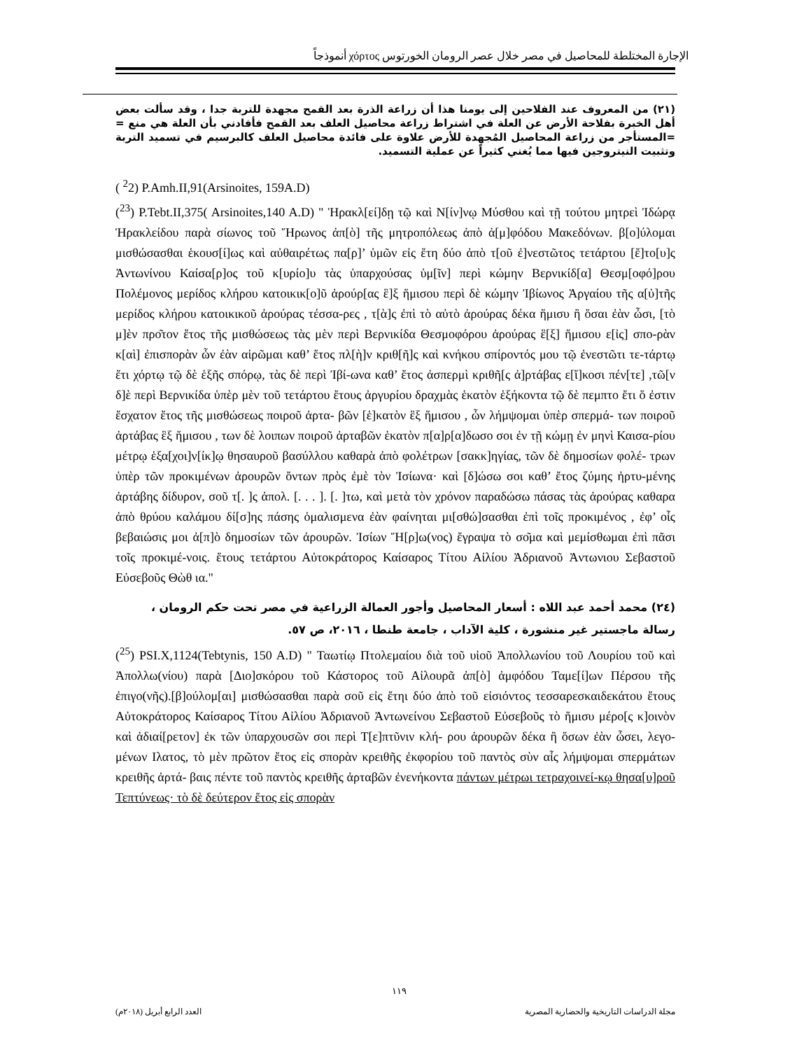الإجارة المختلطة للمحاصيل في مصر خلال عصر الرومان الخورتوس χόρτος أنموذجاً
(٢١) من المعروف عند الفلاحين إلى يومنا هذا أن زراعة الذرة بعد القمح مجهدة للتربة جدا ، وقد سألت بعض أهل الخبرة بفلاحة الأرض عن العلة في اشتراط زراعة محاصيل العلف بعد القمح فأفادني بأن العلة هي منع = =المستأجر من زراعة المحاصيل المُجهدة للأرض علاوة على فائدة محاصيل العلف كالبرسيم في تسميد التربة وتثبيت النيتروجين فيها مما يُغني كثيراً عن عملية التسميد.
( <sup>2</sup>2) P.Amh.II,91(Arsinoites, 159A.D)
(<sup>23</sup>) P.Tebt.II,375( Arsinoites,140 A.D) " Ἡρακλ[εί]δῃ τῷ καὶ Ν[ίν]νῳ Μύσθου καὶ τῇ τούτου μητρεὶ Ἰδώρᾳ Ἡρακλείδου παρὰ σίωνος τοῦ Ἥρωνος ἀπ[ὸ] τῆς μητροπόλεως ἀπὸ ἀ[μ]φόδου Μακεδόνων. β[ο]ύλομαι μισθώσασθαι ἑκουσ[ί]ως καὶ αὐθαιρέτως πα[ρ]’ ὑμῶν εἰς ἔτη δύο ἀπὸ τ[οῦ ἐ]νεστῶτος τετάρτου [ἔ]το[υ]ς Ἀντωνίνου Καίσα[ρ]ος τοῦ κ[υρίο]υ τὰς ὑπαρχούσας ὑμ[ῖν] περὶ κώμην Βερνικίδ[α] Θεσμ[οφό]ρου Πολέμονος μερίδος κλήρου κατοικικ[ο]ῦ ἀρούρ[ας ἓ]ξ ἥμισου περὶ δὲ κώμην Ἰβίωνος Ἀργαίου τῆς α[ὐ]τῆς μερίδος κλήρου κατοικικοῦ ἀρούρας τέσσα-ρες , τ[ὰ]ς ἐπὶ τὸ αὐτὸ ἀρούρας δέκα ἥμισυ ἢ ὅσαι ἐὰν ὦσι, [τὸ μ]ὲν προ͂τον ἔτος τῆς μισθώσεως τὰς μὲν περὶ Βερνικίδα Θεσμοφόρου ἀρούρας ἓ[ξ] ἥμισου ε[ἰς] σπο-ρὰν κ[αὶ] ἐπισπορὰν ὧν ἐὰν αἱρῶμαι καθ’ ἔτος πλ[ὴ]ν κριθ[ῆ]ς καὶ κνήκου σπίροντός μου τῷ ἐνεστῶτι τε-τάρτῳ ἔτι χόρτῳ τῷ δὲ ἑξῆς σπόρῳ, τὰς δὲ περὶ Ἰβί-ωνα καθ’ ἔτος ἀσπερμὶ κριθῆ[ς ἀ]ρτάβας ε[ἴ]κοσι πέν[τε] ,τῶ[ν δ]ὲ περὶ Βερνικίδα ὑπὲρ μὲν τοῦ τετάρτου ἔτους ἀργυρίου δραχμὰς ἑκατὸν ἑξήκοντα τῷ δὲ πεμπτο ἔτι ὅ ἐστιν ἔσχατον ἔτος τῆς μισθώσεως ποιροῦ ἀρτα- βῶν [ἑ]κατὸν ἓξ ἥμισου , ὧν λήμψομαι ὑπὲρ σπερμά- των ποιροῦ ἀρτάβας ἓξ ἥμισου , των δὲ λοιπων ποιροῦ ἀρταβῶν ἑκατὸν π[α]ρ[α]δωσο σοι ἐν τῇ κώμῃ ἐν μηνὶ Καισα-ρίου μέτρῳ ἑξα[χοι]ν[ίκ]ῳ θησαυροῦ βασύλλου καθαρὰ ἀπὸ φολέτρων [σακκ]ηγίας, τῶν δὲ δημοσίων φολέ- τρων ὑπὲρ τῶν προκιμένων ἀρουρῶν ὄντων πρὸς ἐμὲ τὸν Ἰσίωνα· καὶ [δ]ώσω σοι καθ’ ἔτος ζύμης ἠρτυ-μένης ἀρτάβης δίδυρον, σοῦ τ[. ]ς ἀπολ. [. . . ]. [. ]τω, καὶ μετὰ τὸν χρόνον παραδώσω πάσας τὰς ἀρούρας καθαρα ἀπὸ θρύου καλάμου δί[σ]ης πάσης ὁμαλισμενα ἐὰν φαίνηται μι[σθώ]σασθαι ἐπὶ τοῖς προκιμένος , ἐφ’ οἷς βεβαιώσις μοι ἀ[π]ὸ δημοσίων τῶν ἀρουρῶν. Ἰσίων Ἥ[ρ]ω(νος) ἔγραψα τὸ σο͂μα καὶ μεμίσθωμαι ἐπὶ πᾶσι τοῖς προκιμέ-νοις. ἔτους τετάρτου Αὐτοκράτορος Καίσαρος Τίτου Αἰλίου Ἀδριανοῦ Ἀντωνιου Σεβαστοῦ Εὐσεβοῦς Θὼθ ια."
(٢٤) محمد أحمد عبد اللاه : أسعار المحاصيل وأجور العمالة الزراعية في مصر تحت حكم الرومان ، رسالة ماجستير غير منشورة ، كلية الآداب ، جامعة طنطا ، ٢٠١٦، ص ٥٧.
(<sup>25</sup>) PSI.X,1124(Tebtynis, 150 A.D) " Ταωτίῳ Πτολεμαίου διὰ τοῦ υἱοῦ Ἀπολλωνίου τοῦ Λουρίου τοῦ καὶ Ἀπολλω(νίου) παρὰ [Διο]σκόρου τοῦ Κάστορος τοῦ Αἰλουρᾶ ἀπ[ὸ] ἀμφόδου Ταμε[ί]ων Πέρσου τῆς ἐπιγο(νῆς).[β]ούλομ[αι] μισθώσασθαι παρὰ σοῦ εἰς ἔτηι δύο ἀπὸ τοῦ εἰσιόντος τεσσαρεσκαιδεκάτου ἔτους Αὐτοκράτορος Καίσαρος Τίτου Αἰλίου Ἀδριανοῦ Ἀντωνείνου Σεβαστοῦ Εὐσεβοῦς τὸ ἥμισυ μέρο[ς κ]οινὸν καὶ ἀδιαί[ρετον] ἐκ τῶν ὑπαρχουσῶν σοι περὶ Τ[ε]πτῦνιν κλή- ρου ἀρουρῶν δέκα ἢ ὅσων ἐὰν ὦσει, λεγο-μένων Ιλατος, τὸ μὲν πρῶτον ἔτος εἰς σπορὰν κρειθῆς ἐκφορίου τοῦ παντὸς σὺν αἷς λήμψομαι σπερμάτων κρειθῆς ἀρτά- βαις πέντε τοῦ παντὸς κρειθῆς ἀρταβῶν ἐνενήκοντα πάντων μέτρωι τετραχοινεί-κῳ θησα[υ]ροῦ Τεπτύνεως· τὸ δὲ δεύτερον ἔτος εἰς σπορὰν
١١٩
مجلة الدراسات التاريخية والحضارية المصرية العدد الرابع أبريل (٢٠١٨م)